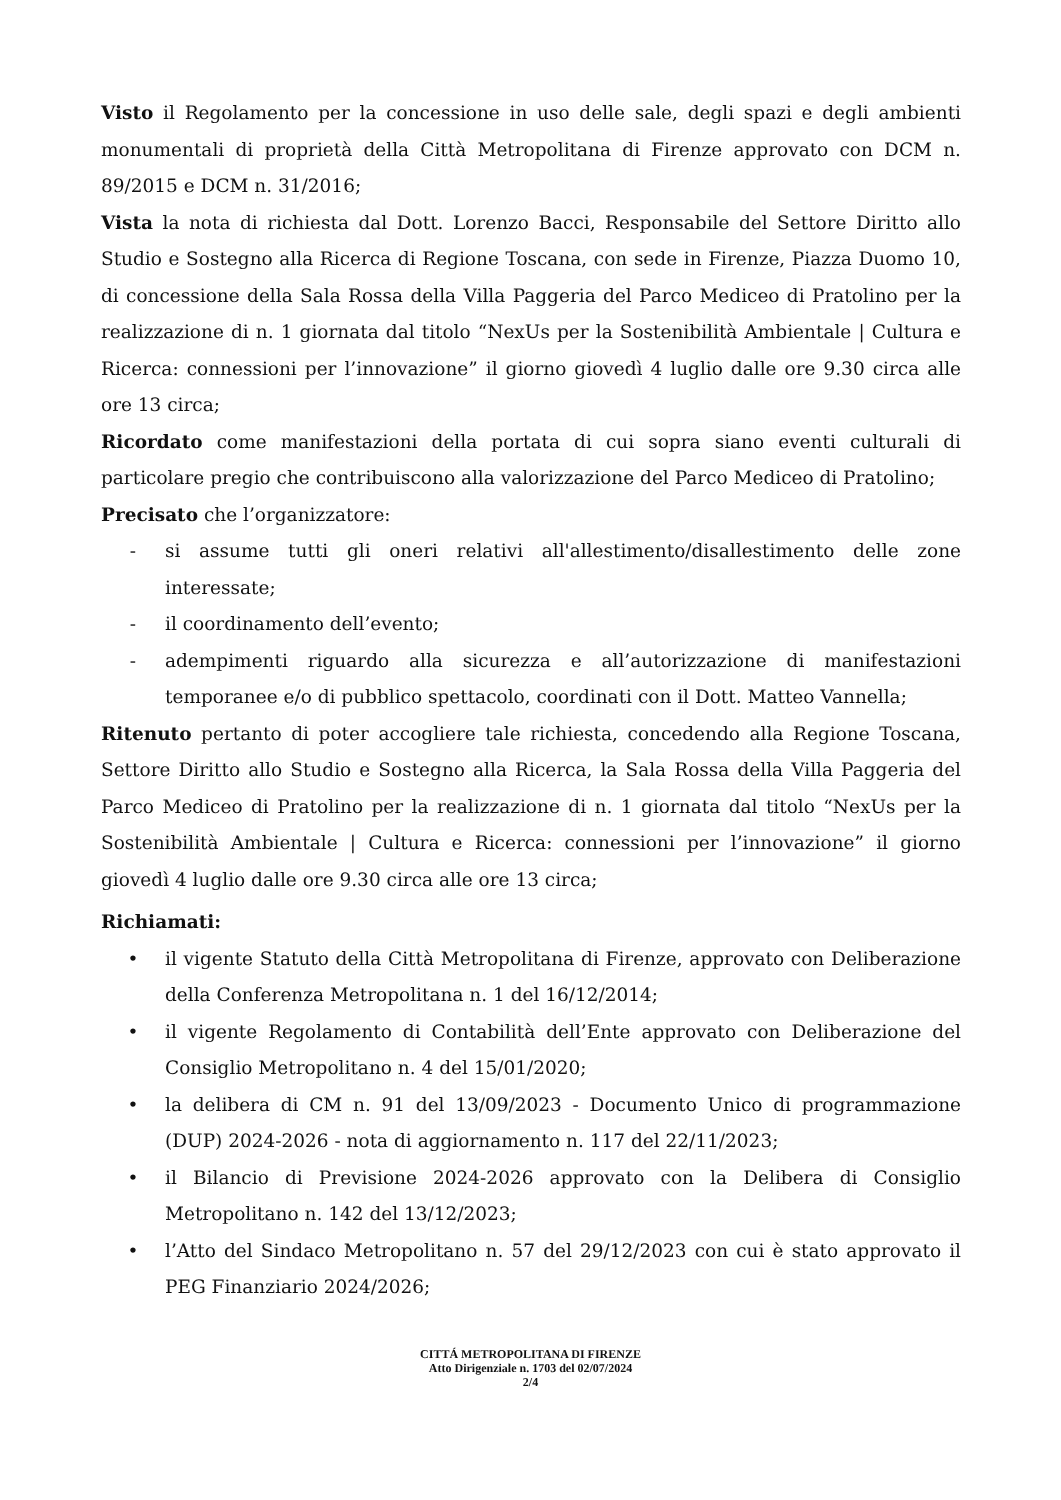Visto il Regolamento per la concessione in uso delle sale, degli spazi e degli ambienti monumentali di proprietà della Città Metropolitana di Firenze approvato con DCM n. 89/2015 e DCM n. 31/2016;
Vista la nota di richiesta dal Dott. Lorenzo Bacci, Responsabile del Settore Diritto allo Studio e Sostegno alla Ricerca di Regione Toscana, con sede in Firenze, Piazza Duomo 10, di concessione della Sala Rossa della Villa Paggeria del Parco Mediceo di Pratolino per la realizzazione di n. 1 giornata dal titolo “NexUs per la Sostenibilità Ambientale | Cultura e Ricerca: connessioni per l’innovazione” il giorno giovedì 4 luglio dalle ore 9.30 circa alle ore 13 circa;
Ricordato come manifestazioni della portata di cui sopra siano eventi culturali di particolare pregio che contribuiscono alla valorizzazione del Parco Mediceo di Pratolino;
Precisato che l’organizzatore:
- si assume tutti gli oneri relativi all'allestimento/disallestimento delle zone interessate;
- il coordinamento dell’evento;
- adempimenti riguardo alla sicurezza e all’autorizzazione di manifestazioni temporanee e/o di pubblico spettacolo, coordinati con il Dott. Matteo Vannella;
Ritenuto pertanto di poter accogliere tale richiesta, concedendo alla Regione Toscana, Settore Diritto allo Studio e Sostegno alla Ricerca, la Sala Rossa della Villa Paggeria del Parco Mediceo di Pratolino per la realizzazione di n. 1 giornata dal titolo “NexUs per la Sostenibilità Ambientale | Cultura e Ricerca: connessioni per l’innovazione” il giorno giovedì 4 luglio dalle ore 9.30 circa alle ore 13 circa;
Richiamati:
• il vigente Statuto della Città Metropolitana di Firenze, approvato con Deliberazione della Conferenza Metropolitana n. 1 del 16/12/2014;
• il vigente Regolamento di Contabilità dell’Ente approvato con Deliberazione del Consiglio Metropolitano n. 4 del 15/01/2020;
• la delibera di CM n. 91 del 13/09/2023 - Documento Unico di programmazione (DUP) 2024-2026 - nota di aggiornamento n. 117 del 22/11/2023;
• il Bilancio di Previsione 2024-2026 approvato con la Delibera di Consiglio Metropolitano n. 142 del 13/12/2023;
• l’Atto del Sindaco Metropolitano n. 57 del 29/12/2023 con cui è stato approvato il PEG Finanziario 2024/2026;
CITTÁ METROPOLITANA DI FIRENZE
Atto Dirigenziale n. 1703 del 02/07/2024
2/4